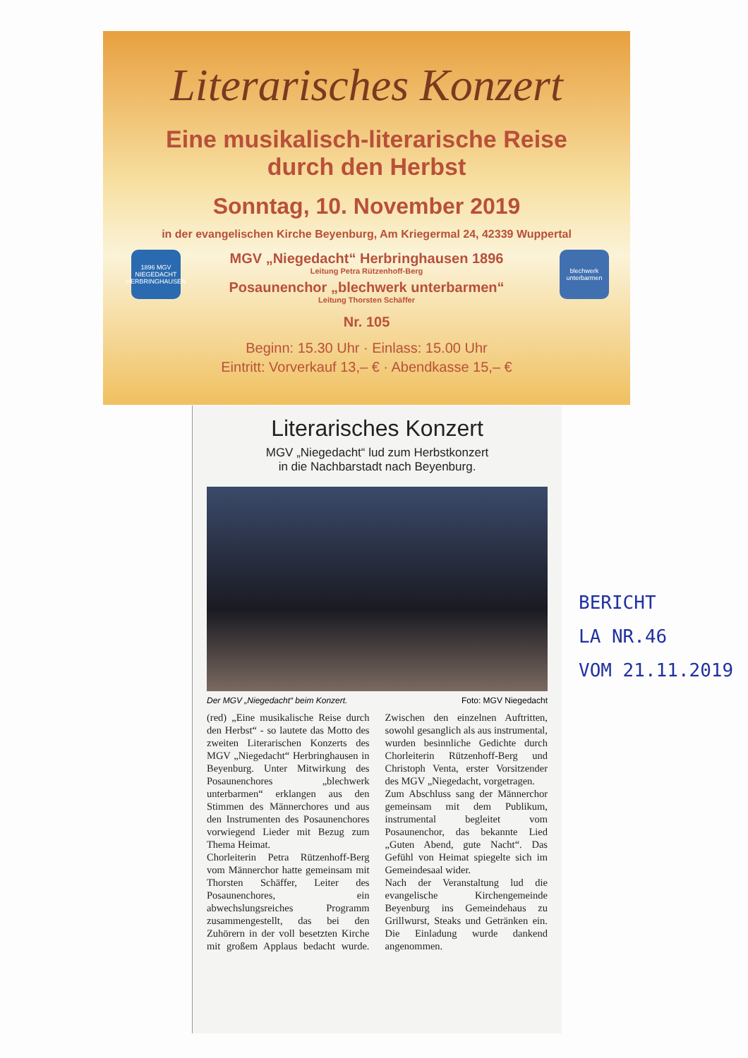Literarisches Konzert
Eine musikalisch-literarische Reise
durch den Herbst
Sonntag, 10. November 2019
in der evangelischen Kirche Beyenburg, Am Kriegermal 24, 42339 Wuppertal
1896 MGV NIEGEDACHT HERBRINGHAUSEN
blechwerk unterbarmen
MGV „Niegedacht“ Herbringhausen 1896
Leitung Petra Rützenhoff-Berg
Posaunenchor „blechwerk unterbarmen“
Leitung Thorsten Schäffer
Nr. 105
Beginn: 15.30 Uhr · Einlass: 15.00 Uhr
Eintritt: Vorverkauf 13,– € · Abendkasse 15,– €
Literarisches Konzert
MGV „Niegedacht“ lud zum Herbstkonzert
in die Nachbarstadt nach Beyenburg.
Der MGV „Niegedacht“ beim Konzert. Foto: MGV Niegedacht
(red) „Eine musikalische Reise durch den Herbst“ - so lautete das Motto des zweiten Literarischen Konzerts des MGV „Niegedacht“ Herbringhausen in Beyenburg. Unter Mitwirkung des Posaunenchores „blechwerk unterbarmen“ erklangen aus den Stimmen des Männerchores und aus den Instrumenten des Posaunenchores vorwiegend Lieder mit Bezug zum Thema Heimat.
Chorleiterin Petra Rützenhoff-Berg vom Männerchor hatte gemeinsam mit Thorsten Schäffer, Leiter des Posaunenchores, ein abwechslungsreiches Programm zusammengestellt, das bei den Zuhörern in der voll besetzten Kirche mit großem Applaus bedacht wurde. Zwischen den einzelnen Auftritten, sowohl gesanglich als aus instrumental, wurden besinnliche Gedichte durch Chorleiterin Rützenhoff-Berg und Christoph Venta, erster Vorsitzender des MGV „Niegedacht, vorgetragen.
Zum Abschluss sang der Männerchor gemeinsam mit dem Publikum, instrumental begleitet vom Posaunenchor, das bekannte Lied „Guten Abend, gute Nacht“. Das Gefühl von Heimat spiegelte sich im Gemeindesaal wider.
Nach der Veranstaltung lud die evangelische Kirchengemeinde Beyenburg ins Gemeindehaus zu Grillwurst, Steaks und Getränken ein. Die Einladung wurde dankend angenommen.
BERICHT
LA NR.46
VOM 21.11.2019